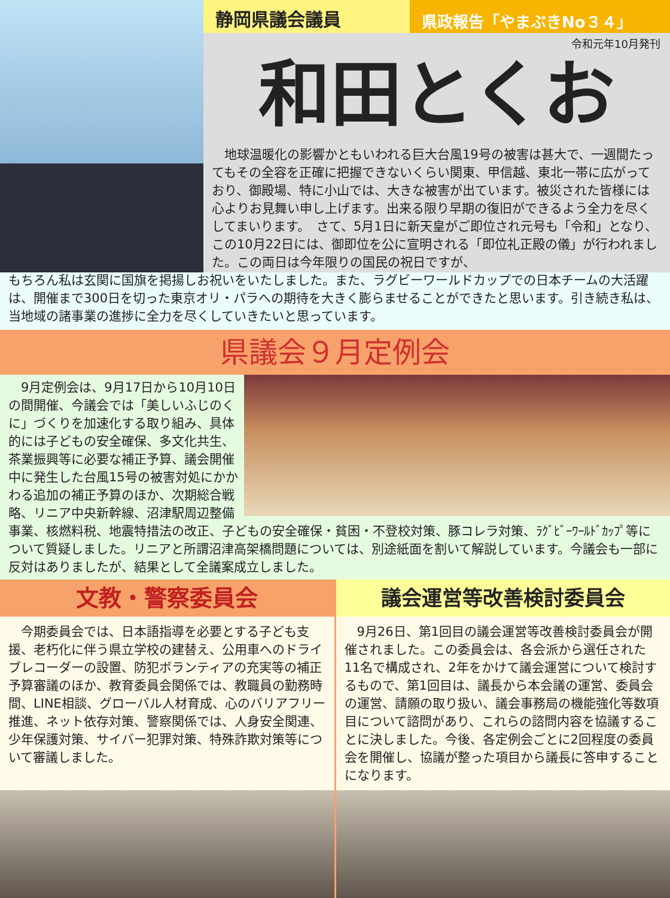静岡県議会議員
県政報告「やまぶきNo３４」
令和元年10月発刊
和田とくお
　地球温暖化の影響かともいわれる巨大台風19号の被害は甚大で、一週間たってもその全容を正確に把握できないくらい関東、甲信越、東北一帯に広がっており、御殿場、特に小山では、大きな被害が出ています。被災された皆様には心よりお見舞い申し上げます。出来る限り早期の復旧ができるよう全力を尽くしてまいります。　さて、5月1日に新天皇がご即位され元号も「令和」となり、この10月22日には、御即位を公に宣明される「即位礼正殿の儀」が行われました。この両日は今年限りの国民の祝日ですが、
もちろん私は玄関に国旗を掲揚しお祝いをいたしました。また、ラグビーワールドカップでの日本チームの大活躍は、開催まで300日を切った東京オリ・パラへの期待を大きく膨らませることができたと思います。引き続き私は、当地域の諸事業の進捗に全力を尽くしていきたいと思っています。
県議会９月定例会
　9月定例会は、9月17日から10月10日の間開催、今議会では「美しいふじのくに」づくりを加速化する取り組み、具体的には子どもの安全確保、多文化共生、茶業振興等に必要な補正予算、議会開催中に発生した台風15号の被害対処にかかわる追加の補正予算のほか、次期総合戦略、リニア中央新幹線、沼津駅周辺整備事業、核燃料税、地震特措法の改正、子どもの安全確保・貧困・不登校対策、豚コレラ対策、ﾗｸﾞﾋﾞｰﾜｰﾙﾄﾞｶｯﾌﾟ等について質疑しました。リニアと所謂沼津高架橋問題については、別途紙面を割いて解説しています。今議会も一部に反対はありましたが、結果として全議案成立しました。
文教・警察委員会
　今期委員会では、日本語指導を必要とする子ども支援、老朽化に伴う県立学校の建替え、公用車へのドライブレコーダーの設置、防犯ボランティアの充実等の補正予算審議のほか、教育委員会関係では、教職員の勤務時間、LINE相談、グローバル人材育成、心のバリアフリー推進、ネット依存対策、警察関係では、人身安全関連、少年保護対策、サイバー犯罪対策、特殊詐欺対策等について審議しました。
議会運営等改善検討委員会
　9月26日、第1回目の議会運営等改善検討委員会が開催されました。この委員会は、各会派から選任された11名で構成され、2年をかけて議会運営について検討するもので、第1回目は、議長から本会議の運営、委員会の運営、請願の取り扱い、議会事務局の機能強化等数項目について諮問があり、これらの諮問内容を協議することに決しました。今後、各定例会ごとに2回程度の委員会を開催し、協議が整った項目から議長に答申することになります。